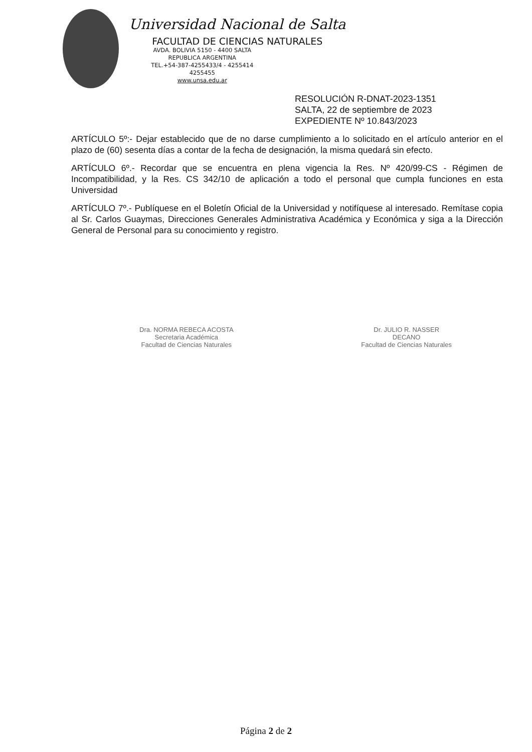Universidad Nacional de Salta
FACULTAD DE CIENCIAS NATURALES
AVDA. BOLIVIA 5150 - 4400 SALTA
REPUBLICA ARGENTINA
TEL.+54-387-4255433/4 - 4255414
4255455
www.unsa.edu.ar
RESOLUCIÓN R-DNAT-2023-1351
SALTA, 22 de septiembre de 2023
EXPEDIENTE Nº 10.843/2023
ARTÍCULO 5º:- Dejar establecido que de no darse cumplimiento a lo solicitado en el artículo anterior en el plazo de (60) sesenta días a contar de la fecha de designación, la misma quedará sin efecto.
ARTÍCULO 6º.- Recordar que se encuentra en plena vigencia la Res. Nº 420/99-CS - Régimen de Incompatibilidad, y la Res. CS 342/10 de aplicación a todo el personal que cumpla funciones en esta Universidad
ARTÍCULO 7º.- Publíquese en el Boletín Oficial de la Universidad y notifíquese al interesado. Remítase copia al Sr. Carlos Guaymas, Direcciones Generales Administrativa Académica y Económica y siga a la Dirección General de Personal para su conocimiento y registro.
Dra. NORMA REBECA ACOSTA
Secretaria Académica
Facultad de Ciencias Naturales
Dr. JULIO R. NASSER
DECANO
Facultad de Ciencias Naturales
Página 2 de 2